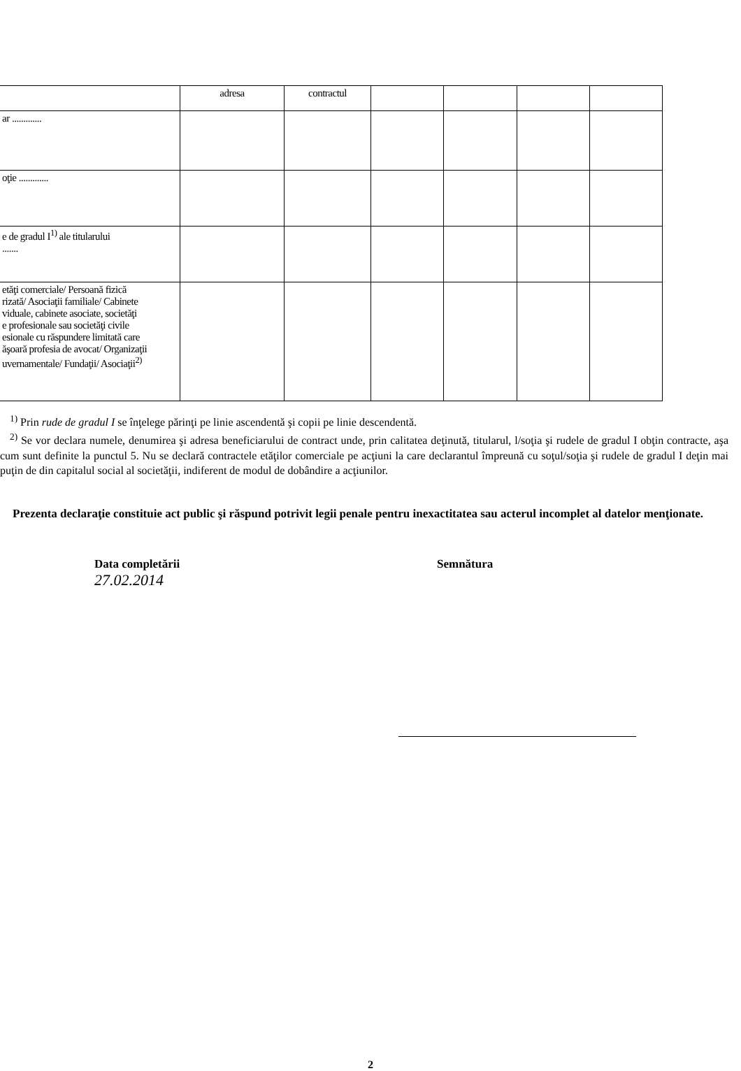| | adresa | contractul | | | | |
| ar ............. | | | | | | |
| oţie ............. | | | | | | |
| e de gradul I<sup>1)</sup> ale titularului ....... | | | | | | |
| etăţi comerciale/ Persoană fizică rizată/ Asociaţii familiale/ Cabinete viduale, cabinete asociate, societăţi e profesionale sau societăţi civile esionale cu răspundere limitată care ăşoară profesia de avocat/ Organizaţii uvernamentale/ Fundaţii/ Asociaţii<sup>2)</sup> | | | | | | |
<sup>1)</sup> Prin rude de gradul I se înţelege părinţi pe linie ascendentă şi copii pe linie descendentă.
<sup>2)</sup> Se vor declara numele, denumirea şi adresa beneficiarului de contract unde, prin calitatea deţinută, titularul, l/soţia şi rudele de gradul I obţin contracte, aşa cum sunt definite la punctul 5. Nu se declară contractele etăţilor comerciale pe acţiuni la care declarantul împreună cu soţul/soţia şi rudele de gradul I deţin mai puţin de din capitalul social al societăţii, indiferent de modul de dobândire a acţiunilor.
Prezenta declaraţie constituie act public şi răspund potrivit legii penale pentru inexactitatea sau acterul incomplet al datelor menţionate.
Data completării
27.02.2014
Semnătura
2